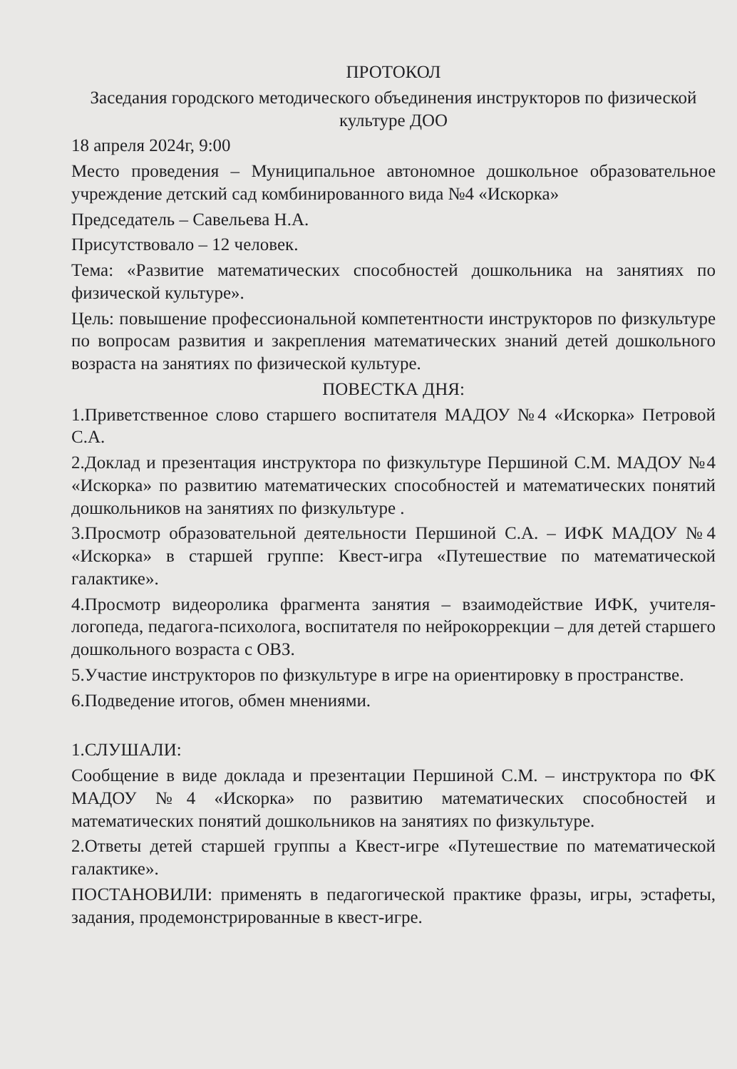ПРОТОКОЛ
Заседания городского методического объединения инструкторов по физической культуре ДОО
18 апреля 2024г, 9:00
Место проведения – Муниципальное автономное дошкольное образовательное учреждение детский сад комбинированного вида №4 «Искорка»
Председатель – Савельева Н.А.
Присутствовало – 12 человек.
Тема: «Развитие математических способностей дошкольника на занятиях по физической культуре».
Цель: повышение профессиональной компетентности инструкторов по физкультуре по вопросам развития и закрепления математических знаний детей дошкольного возраста на занятиях по физической культуре.
ПОВЕСТКА ДНЯ:
1.Приветственное слово старшего воспитателя МАДОУ №4 «Искорка» Петровой С.А.
2.Доклад и презентация инструктора по физкультуре Першиной С.М. МАДОУ №4 «Искорка» по развитию математических способностей и математических понятий дошкольников на занятиях по физкультуре .
3.Просмотр образовательной деятельности Першиной С.А. – ИФК МАДОУ №4 «Искорка» в старшей группе: Квест-игра «Путешествие по математической галактике».
4.Просмотр видеоролика фрагмента занятия – взаимодействие ИФК, учителя-логопеда, педагога-психолога, воспитателя по нейрокоррекции – для детей старшего дошкольного возраста с ОВЗ.
5.Участие инструкторов по физкультуре в игре на ориентировку в пространстве.
6.Подведение итогов, обмен мнениями.
1.СЛУШАЛИ:
Сообщение в виде доклада и презентации Першиной С.М. – инструктора по ФК МАДОУ №4 «Искорка» по развитию математических способностей и математических понятий дошкольников на занятиях по физкультуре.
2.Ответы детей старшей группы а Квест-игре «Путешествие по математической галактике».
ПОСТАНОВИЛИ: применять в педагогической практике фразы, игры, эстафеты, задания, продемонстрированные в квест-игре.